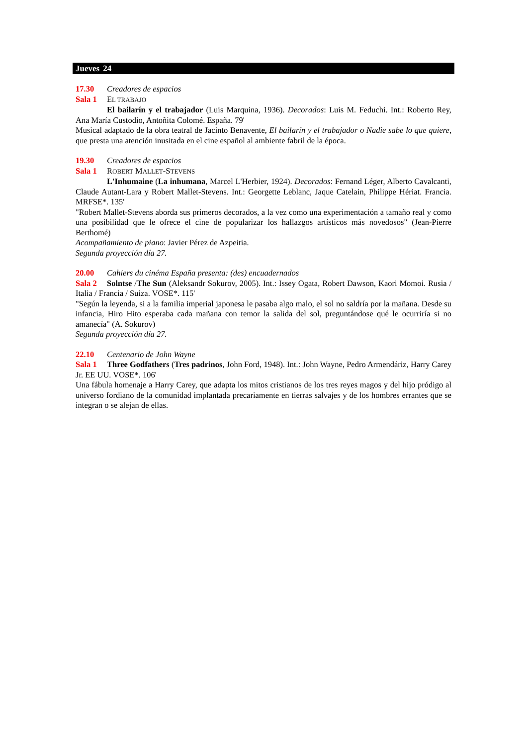Jueves 24
17.30 Creadores de espacios
Sala 1 EL TRABAJO
El bailarín y el trabajador (Luis Marquina, 1936). Decorados: Luis M. Feduchi. Int.: Roberto Rey, Ana María Custodio, Antoñita Colomé. España. 79'
Musical adaptado de la obra teatral de Jacinto Benavente, El bailarín y el trabajador o Nadie sabe lo que quiere, que presta una atención inusitada en el cine español al ambiente fabril de la época.
19.30 Creadores de espacios
Sala 1 ROBERT MALLET-STEVENS
L'Inhumaine (La inhumana, Marcel L'Herbier, 1924). Decorados: Fernand Léger, Alberto Cavalcanti, Claude Autant-Lara y Robert Mallet-Stevens. Int.: Georgette Leblanc, Jaque Catelain, Philippe Hériat. Francia. MRFSE*. 135'
"Robert Mallet-Stevens aborda sus primeros decorados, a la vez como una experimentación a tamaño real y como una posibilidad que le ofrece el cine de popularizar los hallazgos artísticos más novedosos" (Jean-Pierre Berthomé)
Acompañamiento de piano: Javier Pérez de Azpeitia.
Segunda proyección día 27.
20.00 Cahiers du cinéma España presenta: (des) encuadernados
Sala 2 Solntse /The Sun (Aleksandr Sokurov, 2005). Int.: Issey Ogata, Robert Dawson, Kaori Momoi. Rusia / Italia / Francia / Suiza. VOSE*. 115'
"Según la leyenda, si a la familia imperial japonesa le pasaba algo malo, el sol no saldría por la mañana. Desde su infancia, Hiro Hito esperaba cada mañana con temor la salida del sol, preguntándose qué le ocurriría si no amanecía" (A. Sokurov)
Segunda proyección día 27.
22.10 Centenario de John Wayne
Sala 1 Three Godfathers (Tres padrinos, John Ford, 1948). Int.: John Wayne, Pedro Armendáriz, Harry Carey Jr. EE UU. VOSE*. 106'
Una fábula homenaje a Harry Carey, que adapta los mitos cristianos de los tres reyes magos y del hijo pródigo al universo fordiano de la comunidad implantada precariamente en tierras salvajes y de los hombres errantes que se integran o se alejan de ellas.